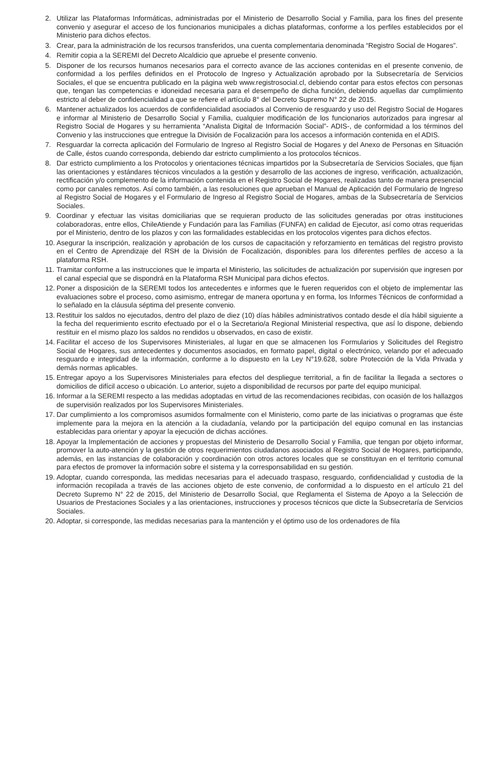2. Utilizar las Plataformas Informáticas, administradas por el Ministerio de Desarrollo Social y Familia, para los fines del presente convenio y asegurar el acceso de los funcionarios municipales a dichas plataformas, conforme a los perfiles establecidos por el Ministerio para dichos efectos.
3. Crear, para la administración de los recursos transferidos, una cuenta complementaria denominada “Registro Social de Hogares”.
4. Remitir copia a la SEREMI del Decreto Alcaldicio que apruebe el presente convenio.
5. Disponer de los recursos humanos necesarios para el correcto avance de las acciones contenidas en el presente convenio, de conformidad a los perfiles definidos en el Protocolo de Ingreso y Actualización aprobado por la Subsecretaría de Servicios Sociales, el que se encuentra publicado en la página web www.registrosocial.cl, debiendo contar para estos efectos con personas que, tengan las competencias e idoneidad necesaria para el desempeño de dicha función, debiendo aquellas dar cumplimiento estricto al deber de confidencialidad a que se refiere el artículo 8° del Decreto Supremo N° 22 de 2015.
6. Mantener actualizados los acuerdos de confidencialidad asociados al Convenio de resguardo y uso del Registro Social de Hogares e informar al Ministerio de Desarrollo Social y Familia, cualquier modificación de los funcionarios autorizados para ingresar al Registro Social de Hogares y su herramienta “Analista Digital de Información Social”- ADIS-, de conformidad a los términos del Convenio y las instrucciones que entregue la División de Focalización para los accesos a información contenida en el ADIS.
7. Resguardar la correcta aplicación del Formulario de Ingreso al Registro Social de Hogares y del Anexo de Personas en Situación de Calle, éstos cuando corresponda, debiendo dar estricto cumplimiento a los protocolos técnicos.
8. Dar estricto cumplimiento a los Protocolos y orientaciones técnicas impartidos por la Subsecretaría de Servicios Sociales, que fijan las orientaciones y estándares técnicos vinculados a la gestión y desarrollo de las acciones de ingreso, verificación, actualización, rectificación y/o complemento de la información contenida en el Registro Social de Hogares, realizadas tanto de manera presencial como por canales remotos. Así como también, a las resoluciones que aprueban el Manual de Aplicación del Formulario de Ingreso al Registro Social de Hogares y el Formulario de Ingreso al Registro Social de Hogares, ambas de la Subsecretaría de Servicios Sociales.
9. Coordinar y efectuar las visitas domiciliarias que se requieran producto de las solicitudes generadas por otras instituciones colaboradoras, entre ellos, ChileAtiende y Fundación para las Familias (FUNFA) en calidad de Ejecutor, así como otras requeridas por el Ministerio, dentro de los plazos y con las formalidades establecidas en los protocolos vigentes para dichos efectos.
10. Asegurar la inscripción, realización y aprobación de los cursos de capacitación y reforzamiento en temáticas del registro provisto en el Centro de Aprendizaje del RSH de la División de Focalización, disponibles para los diferentes perfiles de acceso a la plataforma RSH.
11. Tramitar conforme a las instrucciones que le imparta el Ministerio, las solicitudes de actualización por supervisión que ingresen por el canal especial que se dispondrá en la Plataforma RSH Municipal para dichos efectos.
12. Poner a disposición de la SEREMI todos los antecedentes e informes que le fueren requeridos con el objeto de implementar las evaluaciones sobre el proceso, como asimismo, entregar de manera oportuna y en forma, los Informes Técnicos de conformidad a lo señalado en la cláusula séptima del presente convenio.
13. Restituir los saldos no ejecutados, dentro del plazo de diez (10) días hábiles administrativos contado desde el día hábil siguiente a la fecha del requerimiento escrito efectuado por el o la Secretario/a Regional Ministerial respectiva, que así lo dispone, debiendo restituir en el mismo plazo los saldos no rendidos u observados, en caso de existir.
14. Facilitar el acceso de los Supervisores Ministeriales, al lugar en que se almacenen los Formularios y Solicitudes del Registro Social de Hogares, sus antecedentes y documentos asociados, en formato papel, digital o electrónico, velando por el adecuado resguardo e integridad de la información, conforme a lo dispuesto en la Ley N°19.628, sobre Protección de la Vida Privada y demás normas aplicables.
15. Entregar apoyo a los Supervisores Ministeriales para efectos del despliegue territorial, a fin de facilitar la llegada a sectores o domicilios de difícil acceso o ubicación. Lo anterior, sujeto a disponibilidad de recursos por parte del equipo municipal.
16. Informar a la SEREMI respecto a las medidas adoptadas en virtud de las recomendaciones recibidas, con ocasión de los hallazgos de supervisión realizados por los Supervisores Ministeriales.
17. Dar cumplimiento a los compromisos asumidos formalmente con el Ministerio, como parte de las iniciativas o programas que éste implemente para la mejora en la atención a la ciudadanía, velando por la participación del equipo comunal en las instancias establecidas para orientar y apoyar la ejecución de dichas acciónes.
18. Apoyar la Implementación de acciones y propuestas del Ministerio de Desarrollo Social y Familia, que tengan por objeto informar, promover la auto-atención y la gestión de otros requerimientos ciudadanos asociados al Registro Social de Hogares, participando, además, en las instancias de colaboración y coordinación con otros actores locales que se constituyan en el territorio comunal para efectos de promover la información sobre el sistema y la corresponsabilidad en su gestión.
19. Adoptar, cuando corresponda, las medidas necesarias para el adecuado traspaso, resguardo, confidencialidad y custodia de la información recopilada a través de las acciones objeto de este convenio, de conformidad a lo dispuesto en el artículo 21 del Decreto Supremo N° 22 de 2015, del Ministerio de Desarrollo Social, que Reglamenta el Sistema de Apoyo a la Selección de Usuarios de Prestaciones Sociales y a las orientaciones, instrucciones y procesos técnicos que dicte la Subsecretaría de Servicios Sociales.
20. Adoptar, si corresponde, las medidas necesarias para la mantención y el óptimo uso de los ordenadores de fila